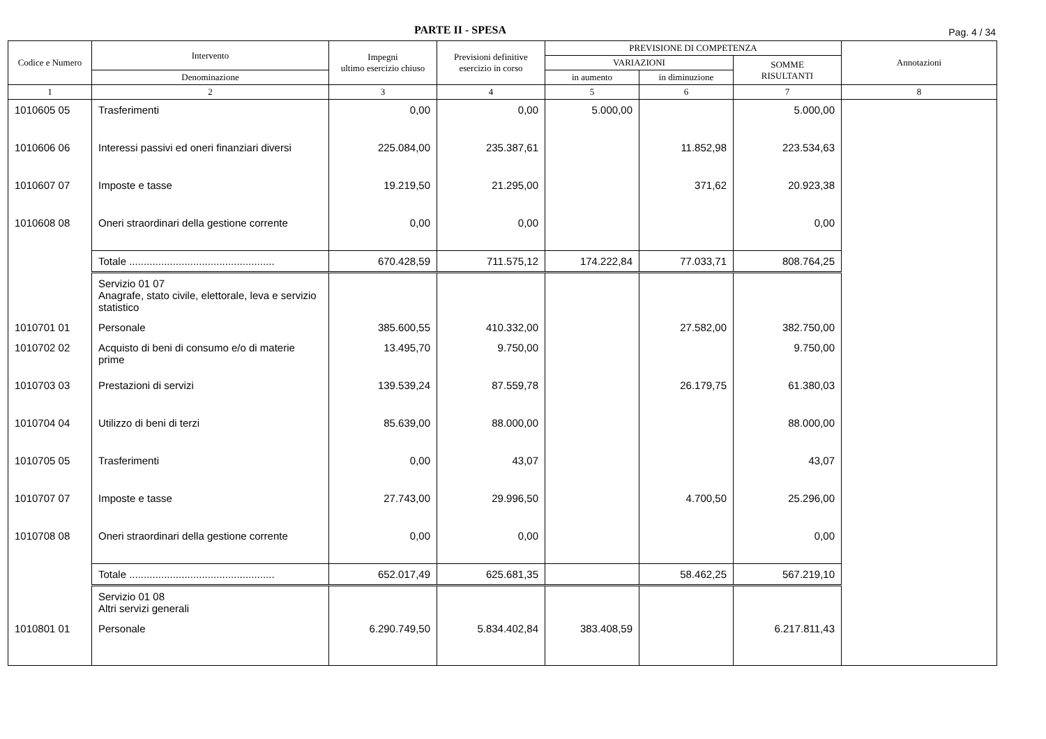PARTE II - SPESA
Pag. 4 / 34
| Codice e Numero | Intervento | Impegni ultimo esercizio chiuso | Previsioni definitive esercizio in corso | PREVISIONE DI COMPETENZA | | | Annotazioni |
| --- | --- | --- | --- | --- | --- | --- | --- |
| | | | | VARIAZIONI | | SOMME RISULTANTI | |
| | Denominazione | | | in aumento | in diminuzione | | |
| 1 | 2 | 3 | 4 | 5 | 6 | 7 | 8 |
| 1010605 05 | Trasferimenti | 0,00 | 0,00 | 5.000,00 | | 5.000,00 | |
| 1010606 06 | Interessi passivi ed oneri finanziari diversi | 225.084,00 | 235.387,61 | | 11.852,98 | 223.534,63 | |
| 1010607 07 | Imposte e tasse | 19.219,50 | 21.295,00 | | 371,62 | 20.923,38 | |
| 1010608 08 | Oneri straordinari della gestione corrente | 0,00 | 0,00 | | | 0,00 | |
| | Totale .................................................. | 670.428,59 | 711.575,12 | 174.222,84 | 77.033,71 | 808.764,25 | |
| | Servizio 01 07 Anagrafe, stato civile, elettorale, leva e servizio statistico | | | | | | |
| 1010701 01 | Personale | 385.600,55 | 410.332,00 | | 27.582,00 | 382.750,00 | |
| 1010702 02 | Acquisto di beni di consumo e/o di materie prime | 13.495,70 | 9.750,00 | | | 9.750,00 | |
| 1010703 03 | Prestazioni di servizi | 139.539,24 | 87.559,78 | | 26.179,75 | 61.380,03 | |
| 1010704 04 | Utilizzo di beni di terzi | 85.639,00 | 88.000,00 | | | 88.000,00 | |
| 1010705 05 | Trasferimenti | 0,00 | 43,07 | | | 43,07 | |
| 1010707 07 | Imposte e tasse | 27.743,00 | 29.996,50 | | 4.700,50 | 25.296,00 | |
| 1010708 08 | Oneri straordinari della gestione corrente | 0,00 | 0,00 | | | 0,00 | |
| | Totale .................................................. | 652.017,49 | 625.681,35 | | 58.462,25 | 567.219,10 | |
| | Servizio 01 08 Altri servizi generali | | | | | | |
| 1010801 01 | Personale | 6.290.749,50 | 5.834.402,84 | 383.408,59 | | 6.217.811,43 | |